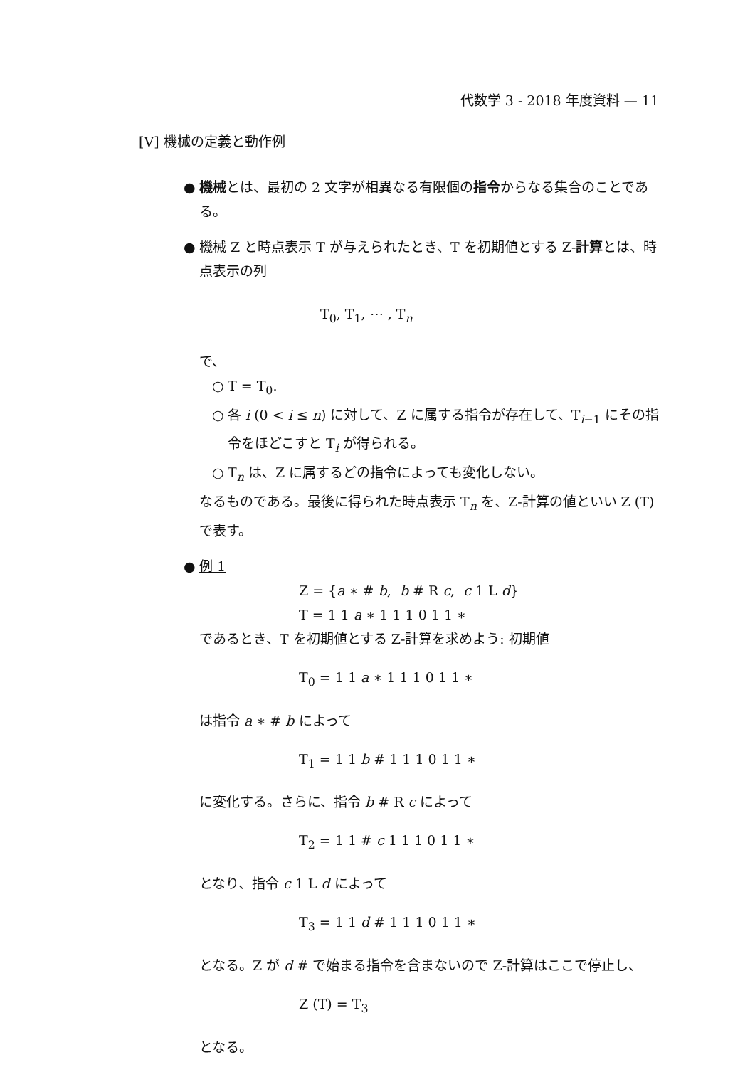代数学 3 - 2018 年度資料 — 11
[V] 機械の定義と動作例
● 機械とは、最初の 2 文字が相異なる有限個の指令からなる集合のことである。
● 機械 Z と時点表示 T が与えられたとき、T を初期値とする Z-計算とは、時点表示の列
T<sub>0</sub>, T<sub>1</sub>, ⋯ , T<sub>n</sub>
で、
○ T = T<sub>0</sub>.
○ 各 i (0 < i ≤ n) に対して、Z に属する指令が存在して、T<sub>i−1</sub> にその指令をほどこすと T<sub>i</sub> が得られる。
○ T<sub>n</sub> は、Z に属するどの指令によっても変化しない。
なるものである。最後に得られた時点表示 T<sub>n</sub> を、Z-計算の値といい Z (T) で表す。
● 例 1
Z = {a ∗ # b, b # R c, c 1 L d}
T = 1 1 a ∗ 1 1 1 0 1 1 ∗
であるとき、T を初期値とする Z-計算を求めよう: 初期値
T<sub>0</sub> = 1 1 a ∗ 1 1 1 0 1 1 ∗
は指令 a ∗ # b によって
T<sub>1</sub> = 1 1 b # 1 1 1 0 1 1 ∗
に変化する。さらに、指令 b # R c によって
T<sub>2</sub> = 1 1 # c 1 1 1 0 1 1 ∗
となり、指令 c 1 L d によって
T<sub>3</sub> = 1 1 d # 1 1 1 0 1 1 ∗
となる。Z が d # で始まる指令を含まないので Z-計算はここで停止し、
Z (T) = T<sub>3</sub>
となる。